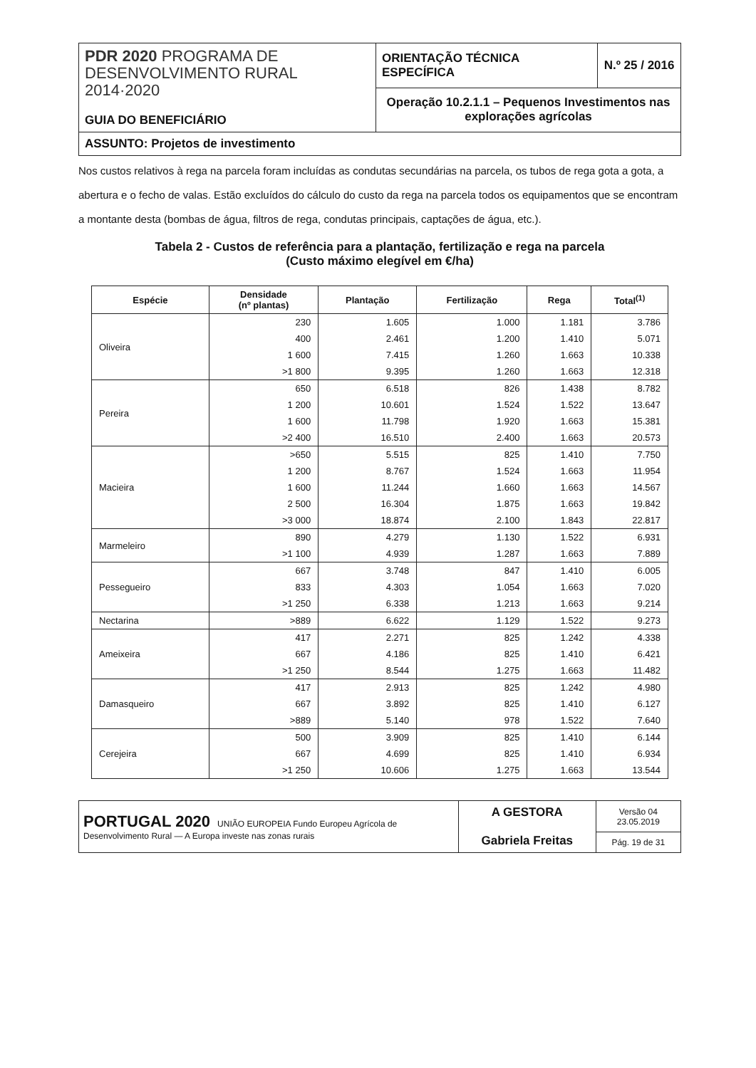| PDR 2020 PROGRAMA DE DESENVOLVIMENTO RURAL 2014·2020 GUIA DO BENEFICIÁRIO | ORIENTAÇÃO TÉCNICA ESPECÍFICA | N.º 25 / 2016 |
| | Operação 10.2.1.1 – Pequenos Investimentos nas explorações agrícolas | |
| ASSUNTO: Projetos de investimento | | |
Nos custos relativos à rega na parcela foram incluídas as condutas secundárias na parcela, os tubos de rega gota a gota, a abertura e o fecho de valas. Estão excluídos do cálculo do custo da rega na parcela todos os equipamentos que se encontram a montante desta (bombas de água, filtros de rega, condutas principais, captações de água, etc.).
Tabela 2 - Custos de referência para a plantação, fertilização e rega na parcela
(Custo máximo elegível em €/ha)
| Espécie | Densidade (nº plantas) | Plantação | Fertilização | Rega | Total<sup>(1)</sup> |
| --- | --- | --- | --- | --- | --- |
| Oliveira | 230 | 1.605 | 1.000 | 1.181 | 3.786 |
| | 400 | 2.461 | 1.200 | 1.410 | 5.071 |
| | 1 600 | 7.415 | 1.260 | 1.663 | 10.338 |
| | >1 800 | 9.395 | 1.260 | 1.663 | 12.318 |
| Pereira | 650 | 6.518 | 826 | 1.438 | 8.782 |
| | 1 200 | 10.601 | 1.524 | 1.522 | 13.647 |
| | 1 600 | 11.798 | 1.920 | 1.663 | 15.381 |
| | >2 400 | 16.510 | 2.400 | 1.663 | 20.573 |
| Macieira | >650 | 5.515 | 825 | 1.410 | 7.750 |
| | 1 200 | 8.767 | 1.524 | 1.663 | 11.954 |
| | 1 600 | 11.244 | 1.660 | 1.663 | 14.567 |
| | 2 500 | 16.304 | 1.875 | 1.663 | 19.842 |
| | >3 000 | 18.874 | 2.100 | 1.843 | 22.817 |
| Marmeleiro | 890 | 4.279 | 1.130 | 1.522 | 6.931 |
| | >1 100 | 4.939 | 1.287 | 1.663 | 7.889 |
| Pessegueiro | 667 | 3.748 | 847 | 1.410 | 6.005 |
| | 833 | 4.303 | 1.054 | 1.663 | 7.020 |
| | >1 250 | 6.338 | 1.213 | 1.663 | 9.214 |
| Nectarina | >889 | 6.622 | 1.129 | 1.522 | 9.273 |
| Ameixeira | 417 | 2.271 | 825 | 1.242 | 4.338 |
| | 667 | 4.186 | 825 | 1.410 | 6.421 |
| | >1 250 | 8.544 | 1.275 | 1.663 | 11.482 |
| Damasqueiro | 417 | 2.913 | 825 | 1.242 | 4.980 |
| | 667 | 3.892 | 825 | 1.410 | 6.127 |
| | >889 | 5.140 | 978 | 1.522 | 7.640 |
| Cerejeira | 500 | 3.909 | 825 | 1.410 | 6.144 |
| | 667 | 4.699 | 825 | 1.410 | 6.934 |
| | >1 250 | 10.606 | 1.275 | 1.663 | 13.544 |
| PORTUGAL 2020 UNIÃO EUROPEIA Fundo Europeu Agrícola de Desenvolvimento Rural — A Europa investe nas zonas rurais | A GESTORA Gabriela Freitas | Versão 04 23.05.2019 |
| | | Pág. 19 de 31 |